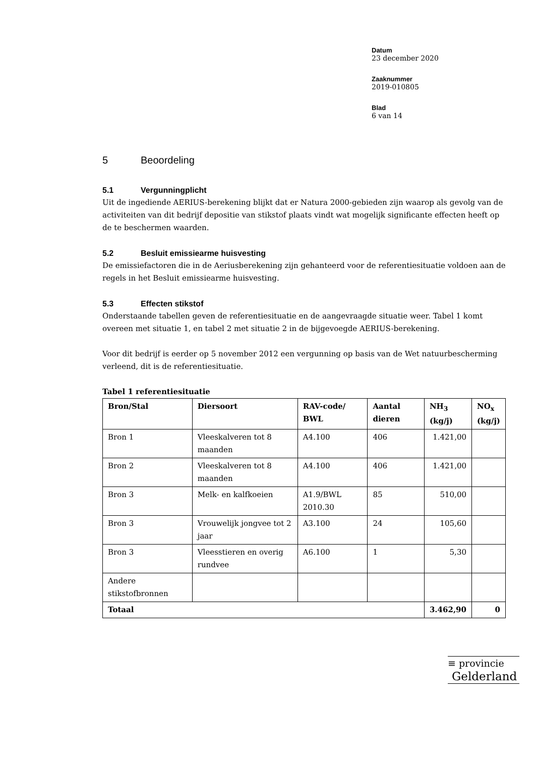Datum
23 december 2020
Zaaknummer
2019-010805
Blad
6 van 14
5 Beoordeling
5.1 Vergunningplicht
Uit de ingediende AERIUS-berekening blijkt dat er Natura 2000-gebieden zijn waarop als gevolg van de activiteiten van dit bedrijf depositie van stikstof plaats vindt wat mogelijk significante effecten heeft op de te beschermen waarden.
5.2 Besluit emissiearme huisvesting
De emissiefactoren die in de Aeriusberekening zijn gehanteerd voor de referentiesituatie voldoen aan de regels in het Besluit emissiearme huisvesting.
5.3 Effecten stikstof
Onderstaande tabellen geven de referentiesituatie en de aangevraagde situatie weer. Tabel 1 komt overeen met situatie 1, en tabel 2 met situatie 2 in de bijgevoegde AERIUS-berekening.
Voor dit bedrijf is eerder op 5 november 2012 een vergunning op basis van de Wet natuurbescherming verleend, dit is de referentiesituatie.
Tabel 1 referentiesituatie
| Bron/Stal | Diersoort | RAV-code/ BWL | Aantal dieren | NH<sub>3</sub> (kg/j) | NO<sub>x</sub> (kg/j) |
| --- | --- | --- | --- | --- | --- |
| Bron 1 | Vleeskalveren tot 8 maanden | A4.100 | 406 | 1.421,00 | |
| Bron 2 | Vleeskalveren tot 8 maanden | A4.100 | 406 | 1.421,00 | |
| Bron 3 | Melk- en kalfkoeien | A1.9/BWL 2010.30 | 85 | 510,00 | |
| Bron 3 | Vrouwelijk jongvee tot 2 jaar | A3.100 | 24 | 105,60 | |
| Bron 3 | Vleesstieren en overig rundvee | A6.100 | 1 | 5,30 | |
| Andere stikstofbronnen | | | | | |
| Totaal | | | | 3.462,90 | 0 |
≡ provincie
Gelderland